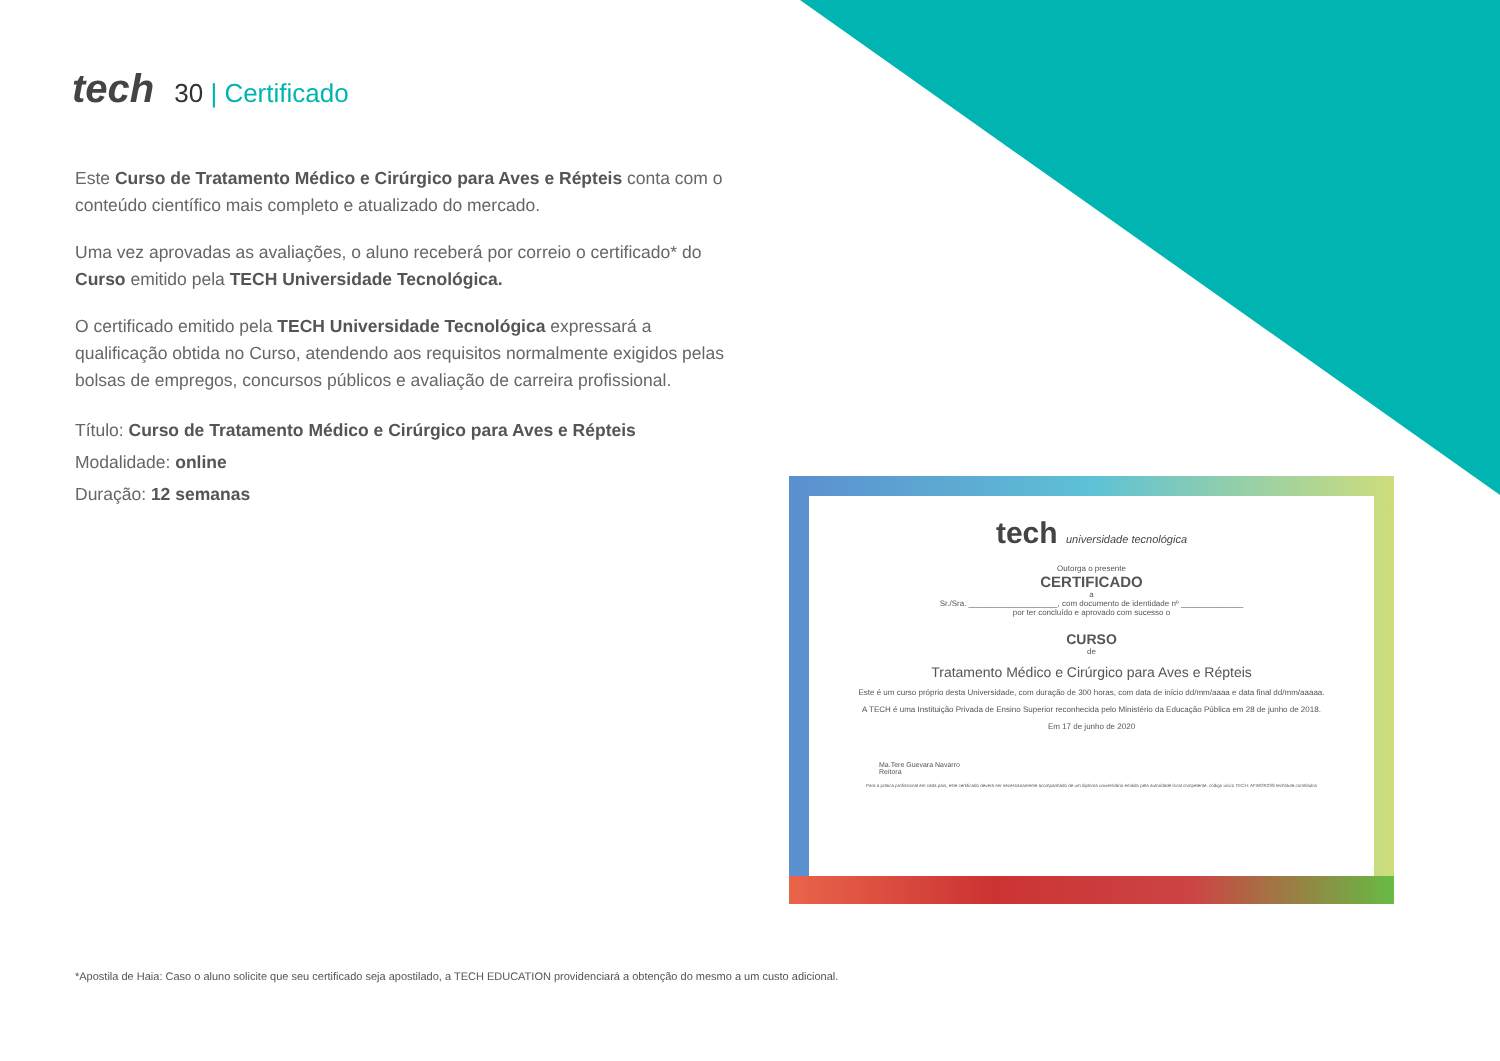tech
30 | Certificado
Este Curso de Tratamento Médico e Cirúrgico para Aves e Répteis conta com o conteúdo científico mais completo e atualizado do mercado.
Uma vez aprovadas as avaliações, o aluno receberá por correio o certificado* do Curso emitido pela TECH Universidade Tecnológica.
O certificado emitido pela TECH Universidade Tecnológica expressará a qualificação obtida no Curso, atendendo aos requisitos normalmente exigidos pelas bolsas de empregos, concursos públicos e avaliação de carreira profissional.
Título: Curso de Tratamento Médico e Cirúrgico para Aves e Répteis
Modalidade: online
Duração: 12 semanas
tech universidade tecnológica
Outorga o presente
CERTIFICADO
a
Sr./Sra. ____________________, com documento de identidade nº ______________
por ter concluído e aprovado com sucesso o
CURSO
de
Tratamento Médico e Cirúrgico para Aves e Répteis
Este é um curso próprio desta Universidade, com duração de 300 horas, com data de início dd/mm/aaaa e data final dd/mm/aaaaa.
A TECH é uma Instituição Privada de Ensino Superior reconhecida pelo Ministério da Educação Pública em 28 de junho de 2018.
Em 17 de junho de 2020
Ma.Tere Guevara Navarro
Reitora
Para a prática profissional em cada país, este certificado deverá ser necessariamente acompanhado de um diploma universitário emitido pela autoridade local competente. código único TECH: AFWOR23S techtitute.com/titulos
*Apostila de Haia: Caso o aluno solicite que seu certificado seja apostilado, a TECH EDUCATION providenciará a obtenção do mesmo a um custo adicional.